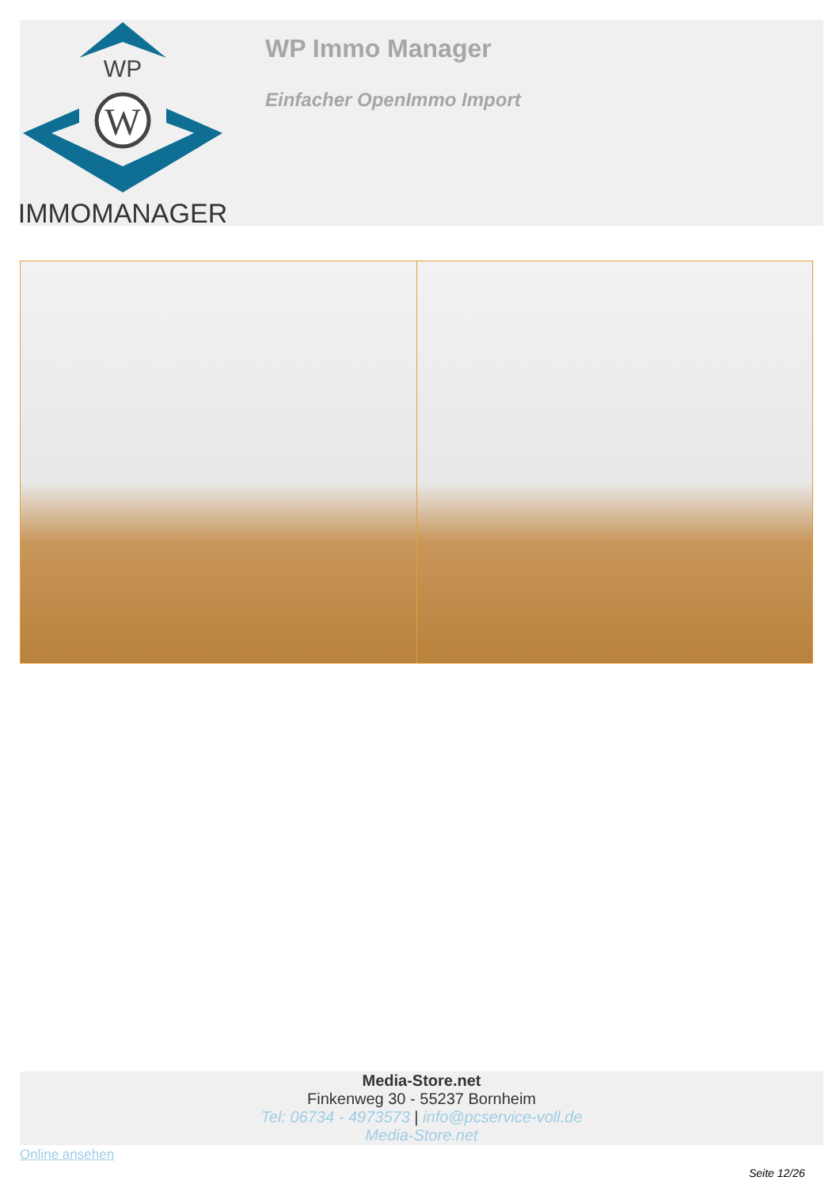WP
W
IMMOMANAGER
WP Immo Manager
Einfacher OpenImmo Import
Media-Store.net
Finkenweg 30 - 55237 Bornheim
Tel: 06734 - 4973573 | info@pcservice-voll.de
Media-Store.net
Online ansehen
Seite 12/26